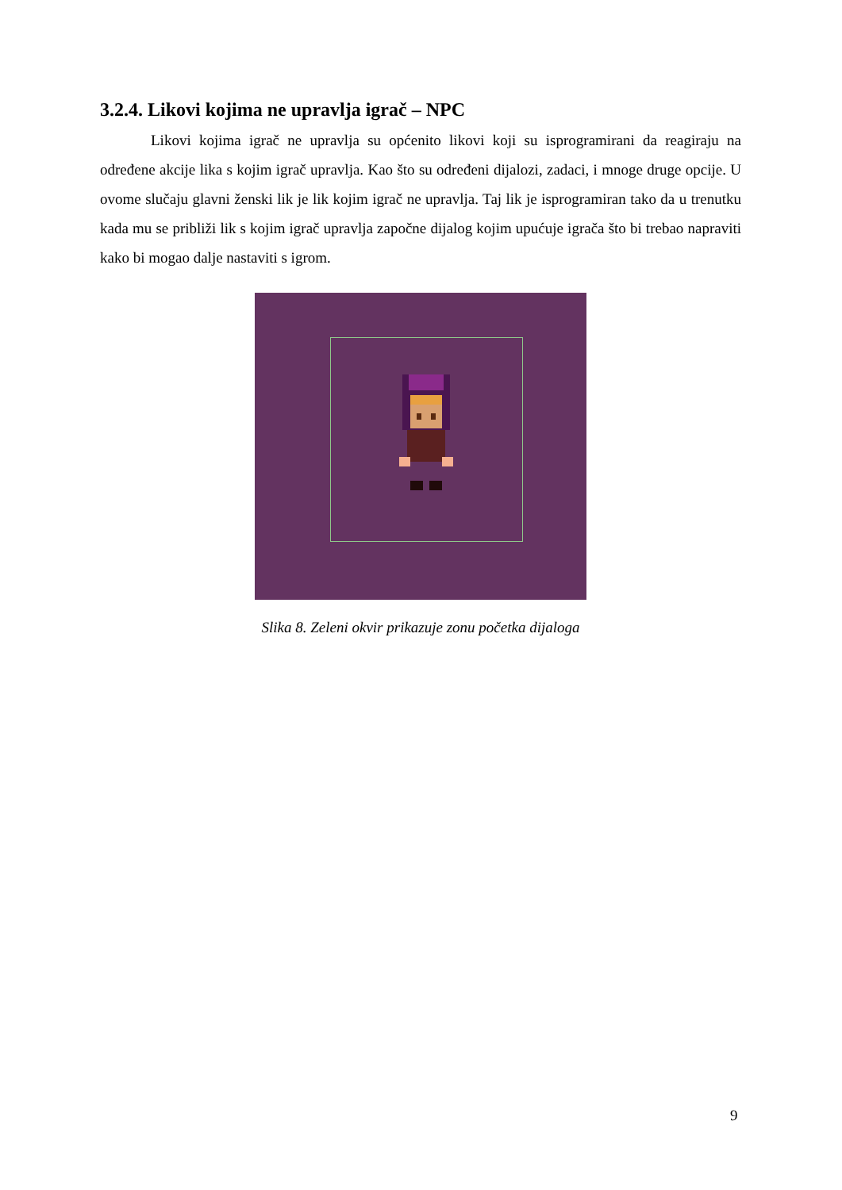3.2.4. Likovi kojima ne upravlja igrač – NPC
Likovi kojima igrač ne upravlja su općenito likovi koji su isprogramirani da reagiraju na određene akcije lika s kojim igrač upravlja. Kao što su određeni dijalozi, zadaci, i mnoge druge opcije. U ovome slučaju glavni ženski lik je lik kojim igrač ne upravlja. Taj lik je isprogramiran tako da u trenutku kada mu se približi lik s kojim igrač upravlja započne dijalog kojim upućuje igrača što bi trebao napraviti kako bi mogao dalje nastaviti s igrom.
Slika 8. Zeleni okvir prikazuje zonu početka dijaloga
9